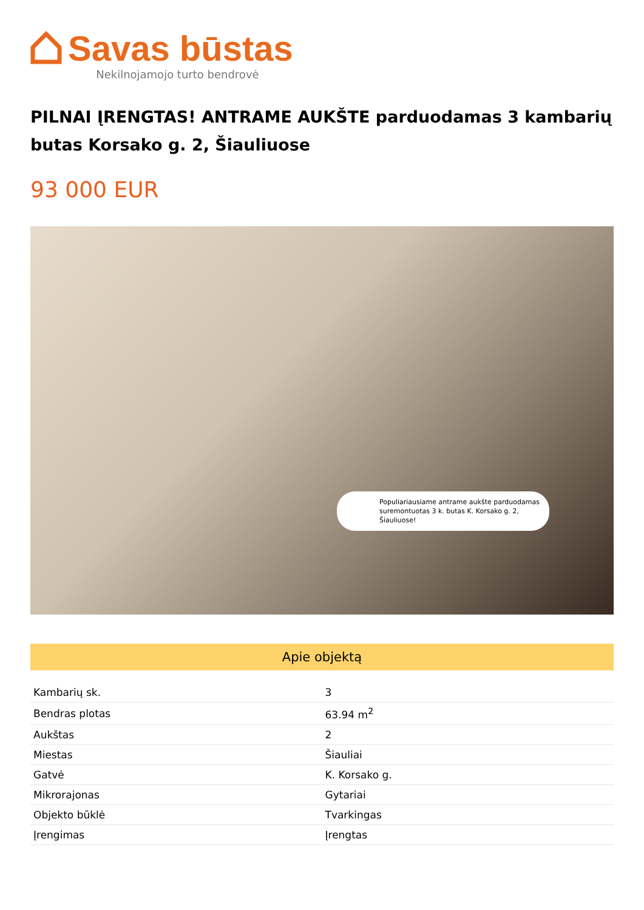Savas būstas
Nekilnojamojo turto bendrovė
PILNAI ĮRENGTAS! ANTRAME AUKŠTE parduodamas 3 kambarių butas Korsako g. 2, Šiauliuose
93 000 EUR
Populiariausiame antrame aukšte parduodamas suremontuotas 3 k. butas K. Korsako g. 2, Šiauliuose!
Apie objektą
| Kambarių sk. | 3 |
| Bendras plotas | 63.94 m<sup>2</sup> |
| Aukštas | 2 |
| Miestas | Šiauliai |
| Gatvė | K. Korsako g. |
| Mikrorajonas | Gytariai |
| Objekto būklė | Tvarkingas |
| Įrengimas | Įrengtas |